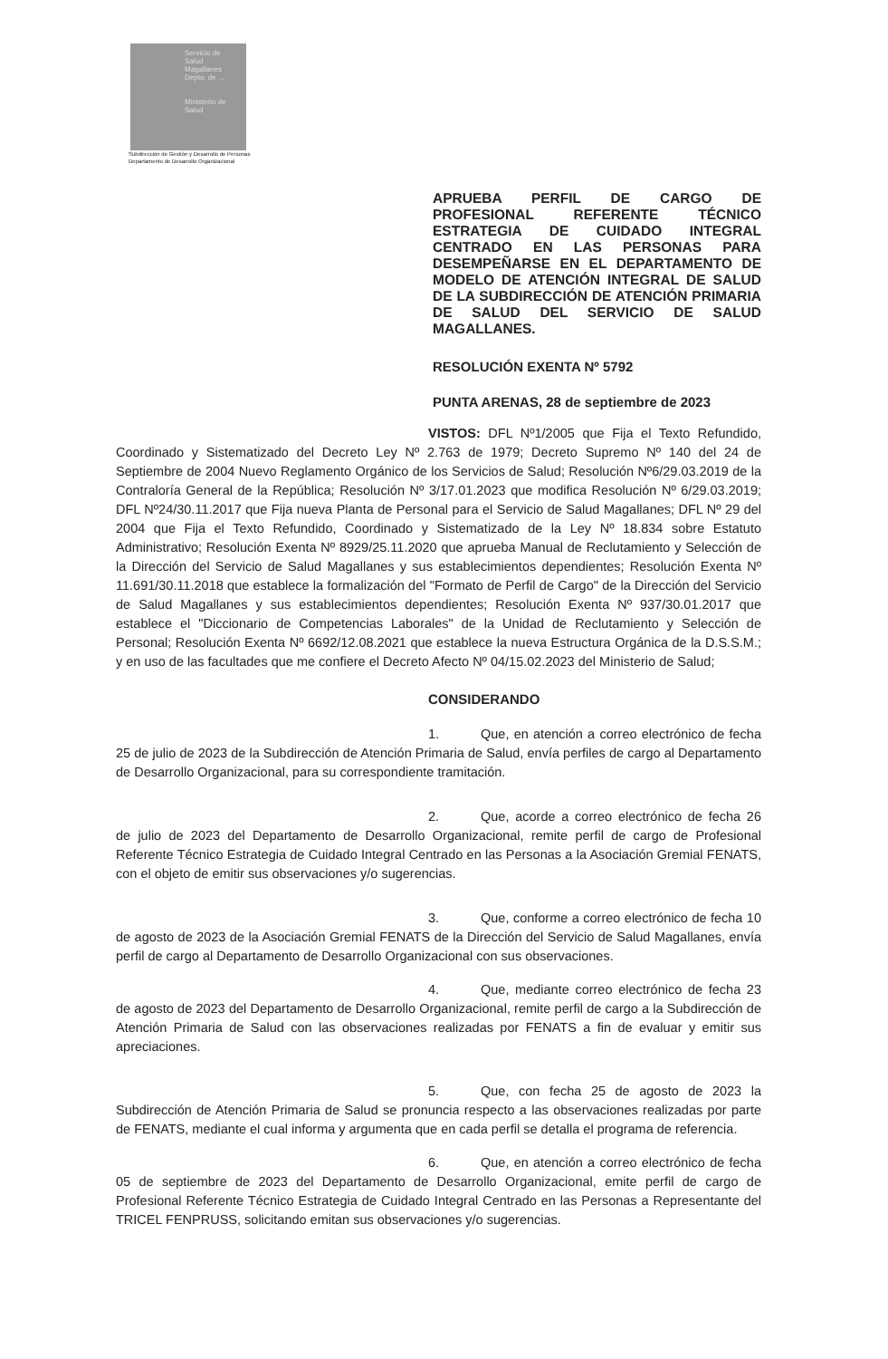Servicio de Salud Magallanes
Depto. de ...
Ministerio de Salud
Subdirección de Gestión y Desarrollo de Personas
Departamento de Desarrollo Organizacional
APRUEBA PERFIL DE CARGO DE PROFESIONAL REFERENTE TÉCNICO ESTRATEGIA DE CUIDADO INTEGRAL CENTRADO EN LAS PERSONAS PARA DESEMPEÑARSE EN EL DEPARTAMENTO DE MODELO DE ATENCIÓN INTEGRAL DE SALUD DE LA SUBDIRECCIÓN DE ATENCIÓN PRIMARIA DE SALUD DEL SERVICIO DE SALUD MAGALLANES.
RESOLUCIÓN EXENTA Nº 5792
PUNTA ARENAS, 28 de septiembre de 2023
VISTOS: DFL Nº1/2005 que Fija el Texto Refundido, Coordinado y Sistematizado del Decreto Ley Nº 2.763 de 1979; Decreto Supremo Nº 140 del 24 de Septiembre de 2004 Nuevo Reglamento Orgánico de los Servicios de Salud; Resolución Nº6/29.03.2019 de la Contraloría General de la República; Resolución Nº 3/17.01.2023 que modifica Resolución Nº 6/29.03.2019; DFL Nº24/30.11.2017 que Fija nueva Planta de Personal para el Servicio de Salud Magallanes; DFL Nº 29 del 2004 que Fija el Texto Refundido, Coordinado y Sistematizado de la Ley Nº 18.834 sobre Estatuto Administrativo; Resolución Exenta Nº 8929/25.11.2020 que aprueba Manual de Reclutamiento y Selección de la Dirección del Servicio de Salud Magallanes y sus establecimientos dependientes; Resolución Exenta Nº 11.691/30.11.2018 que establece la formalización del "Formato de Perfil de Cargo" de la Dirección del Servicio de Salud Magallanes y sus establecimientos dependientes; Resolución Exenta Nº 937/30.01.2017 que establece el "Diccionario de Competencias Laborales" de la Unidad de Reclutamiento y Selección de Personal; Resolución Exenta Nº 6692/12.08.2021 que establece la nueva Estructura Orgánica de la D.S.S.M.; y en uso de las facultades que me confiere el Decreto Afecto Nº 04/15.02.2023 del Ministerio de Salud;
CONSIDERANDO
1. Que, en atención a correo electrónico de fecha 25 de julio de 2023 de la Subdirección de Atención Primaria de Salud, envía perfiles de cargo al Departamento de Desarrollo Organizacional, para su correspondiente tramitación.
2. Que, acorde a correo electrónico de fecha 26 de julio de 2023 del Departamento de Desarrollo Organizacional, remite perfil de cargo de Profesional Referente Técnico Estrategia de Cuidado Integral Centrado en las Personas a la Asociación Gremial FENATS, con el objeto de emitir sus observaciones y/o sugerencias.
3. Que, conforme a correo electrónico de fecha 10 de agosto de 2023 de la Asociación Gremial FENATS de la Dirección del Servicio de Salud Magallanes, envía perfil de cargo al Departamento de Desarrollo Organizacional con sus observaciones.
4. Que, mediante correo electrónico de fecha 23 de agosto de 2023 del Departamento de Desarrollo Organizacional, remite perfil de cargo a la Subdirección de Atención Primaria de Salud con las observaciones realizadas por FENATS a fin de evaluar y emitir sus apreciaciones.
5. Que, con fecha 25 de agosto de 2023 la Subdirección de Atención Primaria de Salud se pronuncia respecto a las observaciones realizadas por parte de FENATS, mediante el cual informa y argumenta que en cada perfil se detalla el programa de referencia.
6. Que, en atención a correo electrónico de fecha 05 de septiembre de 2023 del Departamento de Desarrollo Organizacional, emite perfil de cargo de Profesional Referente Técnico Estrategia de Cuidado Integral Centrado en las Personas a Representante del TRICEL FENPRUSS, solicitando emitan sus observaciones y/o sugerencias.